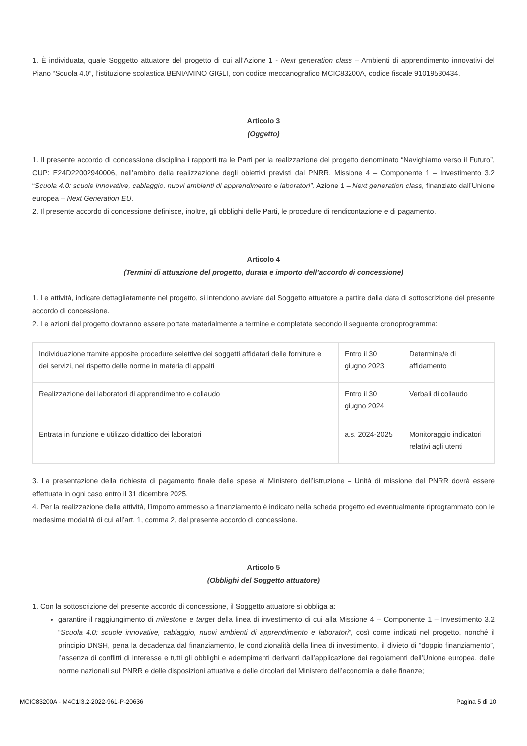1. È individuata, quale Soggetto attuatore del progetto di cui all’Azione 1 - Next generation class – Ambienti di apprendimento innovativi del Piano “Scuola 4.0”, l’istituzione scolastica BENIAMINO GIGLI, con codice meccanografico MCIC83200A, codice fiscale 91019530434.
Articolo 3
(Oggetto)
1. Il presente accordo di concessione disciplina i rapporti tra le Parti per la realizzazione del progetto denominato “Navighiamo verso il Futuro”, CUP: E24D22002940006, nell’ambito della realizzazione degli obiettivi previsti dal PNRR, Missione 4 – Componente 1 – Investimento 3.2 “Scuola 4.0: scuole innovative, cablaggio, nuovi ambienti di apprendimento e laboratori”, Azione 1 – Next generation class, finanziato dall’Unione europea – Next Generation EU.
2. Il presente accordo di concessione definisce, inoltre, gli obblighi delle Parti, le procedure di rendicontazione e di pagamento.
Articolo 4
(Termini di attuazione del progetto, durata e importo dell’accordo di concessione)
1. Le attività, indicate dettagliatamente nel progetto, si intendono avviate dal Soggetto attuatore a partire dalla data di sottoscrizione del presente accordo di concessione.
2. Le azioni del progetto dovranno essere portate materialmente a termine e completate secondo il seguente cronoprogramma:
| Individuazione tramite apposite procedure selettive dei soggetti affidatari delle forniture e dei servizi, nel rispetto delle norme in materia di appalti | Entro il 30 giugno 2023 | Determina/e di affidamento |
| Realizzazione dei laboratori di apprendimento e collaudo | Entro il 30 giugno 2024 | Verbali di collaudo |
| Entrata in funzione e utilizzo didattico dei laboratori | a.s. 2024-2025 | Monitoraggio indicatori relativi agli utenti |
3. La presentazione della richiesta di pagamento finale delle spese al Ministero dell’istruzione – Unità di missione del PNRR dovrà essere effettuata in ogni caso entro il 31 dicembre 2025.
4. Per la realizzazione delle attività, l’importo ammesso a finanziamento è indicato nella scheda progetto ed eventualmente riprogrammato con le medesime modalità di cui all’art. 1, comma 2, del presente accordo di concessione.
Articolo 5
(Obblighi del Soggetto attuatore)
1. Con la sottoscrizione del presente accordo di concessione, il Soggetto attuatore si obbliga a:
garantire il raggiungimento di milestone e target della linea di investimento di cui alla Missione 4 – Componente 1 – Investimento 3.2 “Scuola 4.0: scuole innovative, cablaggio, nuovi ambienti di apprendimento e laboratori”, così come indicati nel progetto, nonché il principio DNSH, pena la decadenza dal finanziamento, le condizionalità della linea di investimento, il divieto di “doppio finanziamento”, l’assenza di conflitti di interesse e tutti gli obblighi e adempimenti derivanti dall’applicazione dei regolamenti dell’Unione europea, delle norme nazionali sul PNRR e delle disposizioni attuative e delle circolari del Ministero dell’economia e delle finanze;
MCIC83200A - M4C1I3.2-2022-961-P-20636 Pagina 5 di 10